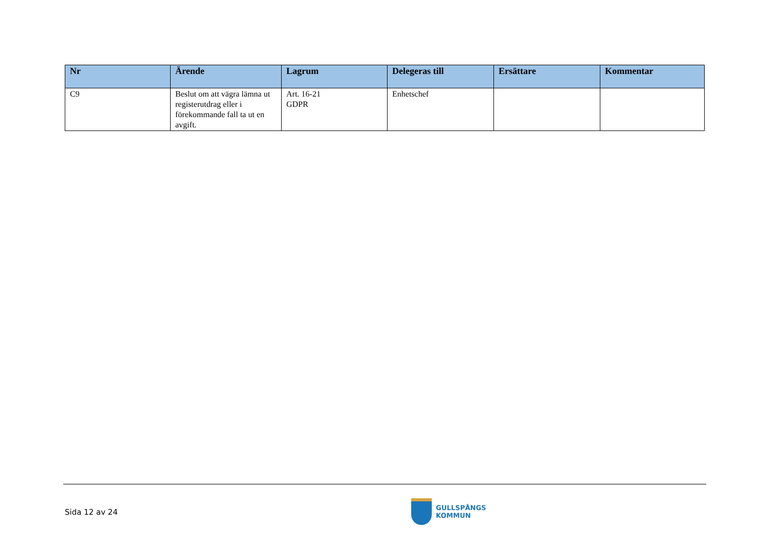| Nr | Ärende | Lagrum | Delegeras till | Ersättare | Kommentar |
| --- | --- | --- | --- | --- | --- |
| C9 | Beslut om att vägra lämna ut registerutdrag eller i förekommande fall ta ut en avgift. | Art. 16-21 GDPR | Enhetschef | | |
Sida 12 av 24
GULLSPÅNGS
KOMMUN